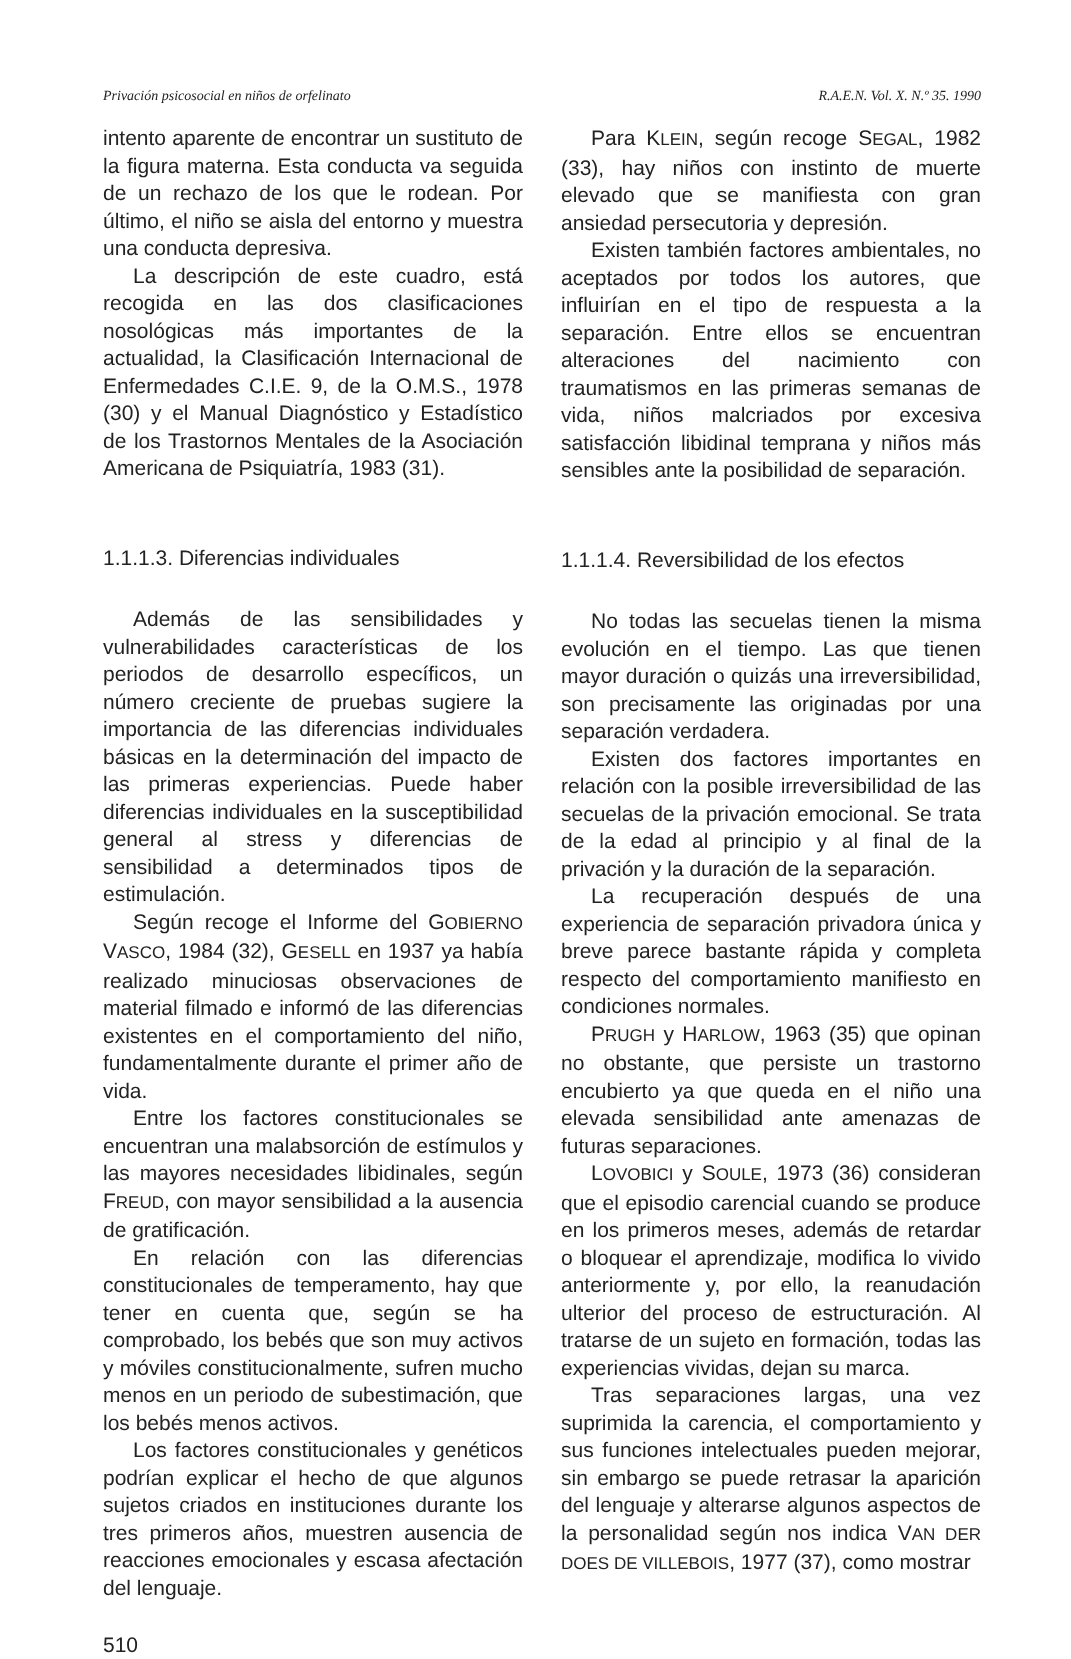Privación psicosocial en niños de orfelinato R.A.E.N. Vol. X. N.º 35. 1990
intento aparente de encontrar un sustituto de la figura materna. Esta conducta va seguida de un rechazo de los que le rodean. Por último, el niño se aisla del entorno y muestra una conducta depresiva.
La descripción de este cuadro, está recogida en las dos clasificaciones nosológicas más importantes de la actualidad, la Clasificación Internacional de Enfermedades C.I.E. 9, de la O.M.S., 1978 (30) y el Manual Diagnóstico y Estadístico de los Trastornos Mentales de la Asociación Americana de Psiquiatría, 1983 (31).
1.1.1.3. Diferencias individuales
Además de las sensibilidades y vulnerabilidades características de los periodos de desarrollo específicos, un número creciente de pruebas sugiere la importancia de las diferencias individuales básicas en la determinación del impacto de las primeras experiencias. Puede haber diferencias individuales en la susceptibilidad general al stress y diferencias de sensibilidad a determinados tipos de estimulación.
Según recoge el Informe del GOBIERNO VASCO, 1984 (32), GESELL en 1937 ya había realizado minuciosas observaciones de material filmado e informó de las diferencias existentes en el comportamiento del niño, fundamentalmente durante el primer año de vida.
Entre los factores constitucionales se encuentran una malabsorción de estímulos y las mayores necesidades libidinales, según FREUD, con mayor sensibilidad a la ausencia de gratificación.
En relación con las diferencias constitucionales de temperamento, hay que tener en cuenta que, según se ha comprobado, los bebés que son muy activos y móviles constitucionalmente, sufren mucho menos en un periodo de subestimación, que los bebés menos activos.
Los factores constitucionales y genéticos podrían explicar el hecho de que algunos sujetos criados en instituciones durante los tres primeros años, muestren ausencia de reacciones emocionales y escasa afectación del lenguaje.
510
Para KLEIN, según recoge SEGAL, 1982 (33), hay niños con instinto de muerte elevado que se manifiesta con gran ansiedad persecutoria y depresión.
Existen también factores ambientales, no aceptados por todos los autores, que influirían en el tipo de respuesta a la separación. Entre ellos se encuentran alteraciones del nacimiento con traumatismos en las primeras semanas de vida, niños malcriados por excesiva satisfacción libidinal temprana y niños más sensibles ante la posibilidad de separación.
1.1.1.4. Reversibilidad de los efectos
No todas las secuelas tienen la misma evolución en el tiempo. Las que tienen mayor duración o quizás una irreversibilidad, son precisamente las originadas por una separación verdadera.
Existen dos factores importantes en relación con la posible irreversibilidad de las secuelas de la privación emocional. Se trata de la edad al principio y al final de la privación y la duración de la separación.
La recuperación después de una experiencia de separación privadora única y breve parece bastante rápida y completa respecto del comportamiento manifiesto en condiciones normales.
PRUGH y HARLOW, 1963 (35) que opinan no obstante, que persiste un trastorno encubierto ya que queda en el niño una elevada sensibilidad ante amenazas de futuras separaciones.
LOVOBICI y SOULE, 1973 (36) consideran que el episodio carencial cuando se produce en los primeros meses, además de retardar o bloquear el aprendizaje, modifica lo vivido anteriormente y, por ello, la reanudación ulterior del proceso de estructuración. Al tratarse de un sujeto en formación, todas las experiencias vividas, dejan su marca.
Tras separaciones largas, una vez suprimida la carencia, el comportamiento y sus funciones intelectuales pueden mejorar, sin embargo se puede retrasar la aparición del lenguaje y alterarse algunos aspectos de la personalidad según nos indica VAN DER DOES DE VILLEBOIS, 1977 (37), como mostrar